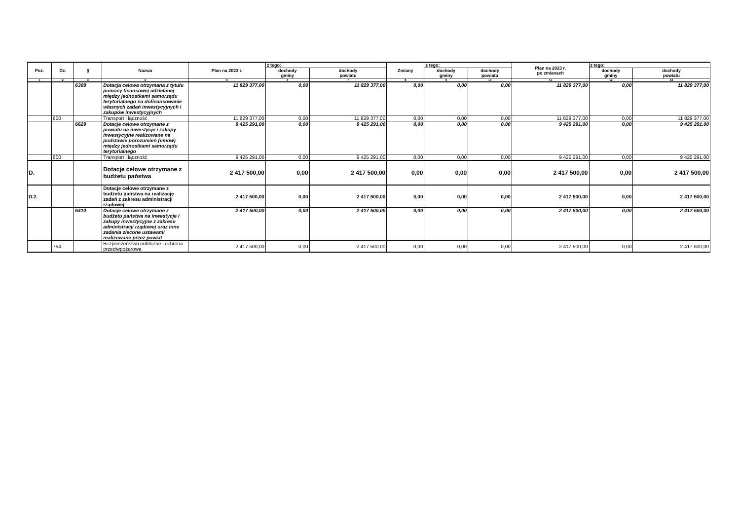| Poz. | Dz. | § | Nazwa | Plan na 2023 r. | z tego: | | Zmiany | z tego: | | Plan na 2023 r. po zmianach | z tego: | |
| --- | --- | --- | --- | --- | --- | --- | --- | --- | --- | --- | --- | --- |
| | | | | | dochody gminy | dochody powiatu | | dochody gminy | dochody powiatu | | dochody gminy | dochody powiatu |
| 1 | 2 | 3 | 4 | 5 | 6 | 7 | 8 | 9 | 10 | 11 | 12 | 13 |
| | | 6309 | Dotacja celowa otrzymana z tytułu pomocy finansowej udzielanej między jednostkami samorządu terytorialnego na dofinansowanie własnych zadań inwestycyjnych i zakupów inwestycyjnych | 11 829 377,00 | 0,00 | 11 829 377,00 | 0,00 | 0,00 | 0,00 | 11 829 377,00 | 0,00 | 11 829 377,00 |
| | 600 | | Transport i łączność | 11 829 377,00 | 0,00 | 11 829 377,00 | 0,00 | 0,00 | 0,00 | 11 829 377,00 | 0,00 | 11 829 377,00 |
| | | 6629 | Dotacje celowe otrzymane z powiatu na inwestycje i zakupy inwestycyjne realizowane na podstawie porozumień (umów) między jednostkami samorządu terytorialnego | 9 425 291,00 | 0,00 | 9 425 291,00 | 0,00 | 0,00 | 0,00 | 9 425 291,00 | 0,00 | 9 425 291,00 |
| | 600 | | Transport i łączność | 9 425 291,00 | 0,00 | 9 425 291,00 | 0,00 | 0,00 | 0,00 | 9 425 291,00 | 0,00 | 9 425 291,00 |
| D. | | | Dotacje celowe otrzymane z budżetu państwa | 2 417 500,00 | 0,00 | 2 417 500,00 | 0,00 | 0,00 | 0,00 | 2 417 500,00 | 0,00 | 2 417 500,00 |
| D.2. | | | Dotacje celowe otrzymane z budżetu państwa na realizację zadań z zakresu administracji rządowej | 2 417 500,00 | 0,00 | 2 417 500,00 | 0,00 | 0,00 | 0,00 | 2 417 500,00 | 0,00 | 2 417 500,00 |
| | | 6410 | Dotacje celowe otrzymane z budżetu państwa na inwestycje i zakupy inwestycyjne z zakresu administracji rządowej oraz inne zadania zlecone ustawami realizowane przez powiat | 2 417 500,00 | 0,00 | 2 417 500,00 | 0,00 | 0,00 | 0,00 | 2 417 500,00 | 0,00 | 2 417 500,00 |
| | 754 | | Bezpieczeństwo publiczne i ochrona przeciwpożarowa | 2 417 500,00 | 0,00 | 2 417 500,00 | 0,00 | 0,00 | 0,00 | 2 417 500,00 | 0,00 | 2 417 500,00 |